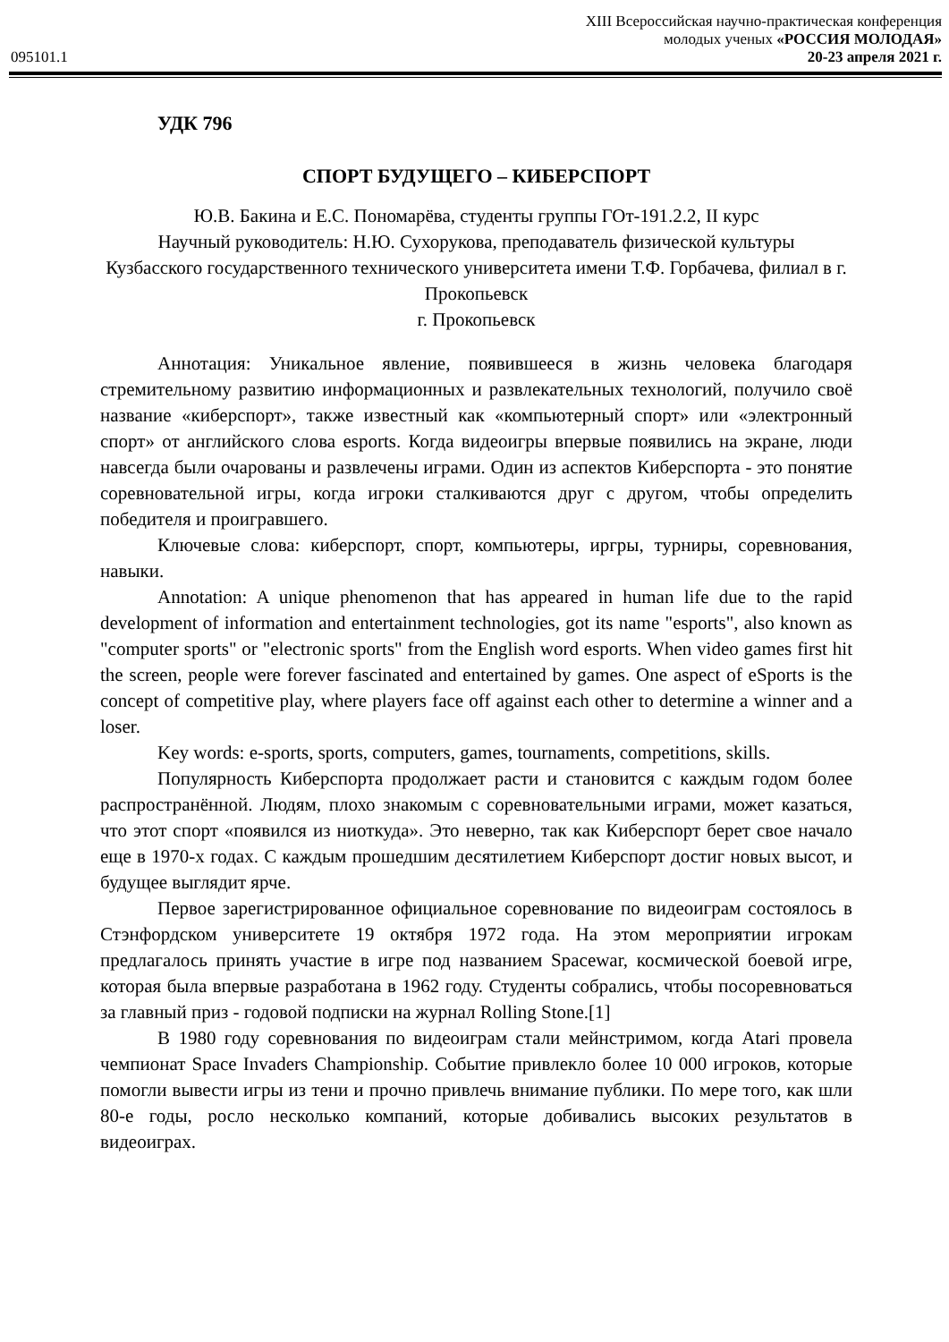095101.1
XIII Всероссийская научно-практическая конференция
молодых ученых «РОССИЯ МОЛОДАЯ»
20-23 апреля 2021 г.
УДК 796
СПОРТ БУДУЩЕГО – КИБЕРСПОРТ
Ю.В. Бакина и Е.С. Пономарёва, студенты группы ГОт-191.2.2, II курс
Научный руководитель: Н.Ю. Сухорукова, преподаватель физической культуры
Кузбасского государственного технического университета имени Т.Ф. Горбачева, филиал в г. Прокопьевск
г. Прокопьевск
Аннотация: Уникальное явление, появившееся в жизнь человека благодаря стремительному развитию информационных и развлекательных технологий, получило своё название «киберспорт», также известный как «компьютерный спорт» или «электронный спорт» от английского слова esports. Когда видеоигры впервые появились на экране, люди навсегда были очарованы и развлечены играми. Один из аспектов Киберспорта - это понятие соревновательной игры, когда игроки сталкиваются друг с другом, чтобы определить победителя и проигравшего.
Ключевые слова: киберспорт, спорт, компьютеры, иргры, турниры, соревнования, навыки.
Annotation: A unique phenomenon that has appeared in human life due to the rapid development of information and entertainment technologies, got its name "esports", also known as "computer sports" or "electronic sports" from the English word esports. When video games first hit the screen, people were forever fascinated and entertained by games. One aspect of eSports is the concept of competitive play, where players face off against each other to determine a winner and a loser.
Key words: e-sports, sports, computers, games, tournaments, competitions, skills.
Популярность Киберспорта продолжает расти и становится с каждым годом более распространённой. Людям, плохо знакомым с соревновательными играми, может казаться, что этот спорт «появился из ниоткуда». Это неверно, так как Киберспорт берет свое начало еще в 1970-х годах. С каждым прошедшим десятилетием Киберспорт достиг новых высот, и будущее выглядит ярче.
Первое зарегистрированное официальное соревнование по видеоиграм состоялось в Стэнфордском университете 19 октября 1972 года. На этом мероприятии игрокам предлагалось принять участие в игре под названием Spacewar, космической боевой игре, которая была впервые разработана в 1962 году. Студенты собрались, чтобы посоревноваться за главный приз - годовой подписки на журнал Rolling Stone.[1]
В 1980 году соревнования по видеоиграм стали мейнстримом, когда Atari провела чемпионат Space Invaders Championship. Событие привлекло более 10 000 игроков, которые помогли вывести игры из тени и прочно привлечь внимание публики. По мере того, как шли 80-е годы, росло несколько компаний, которые добивались высоких результатов в видеоиграх.